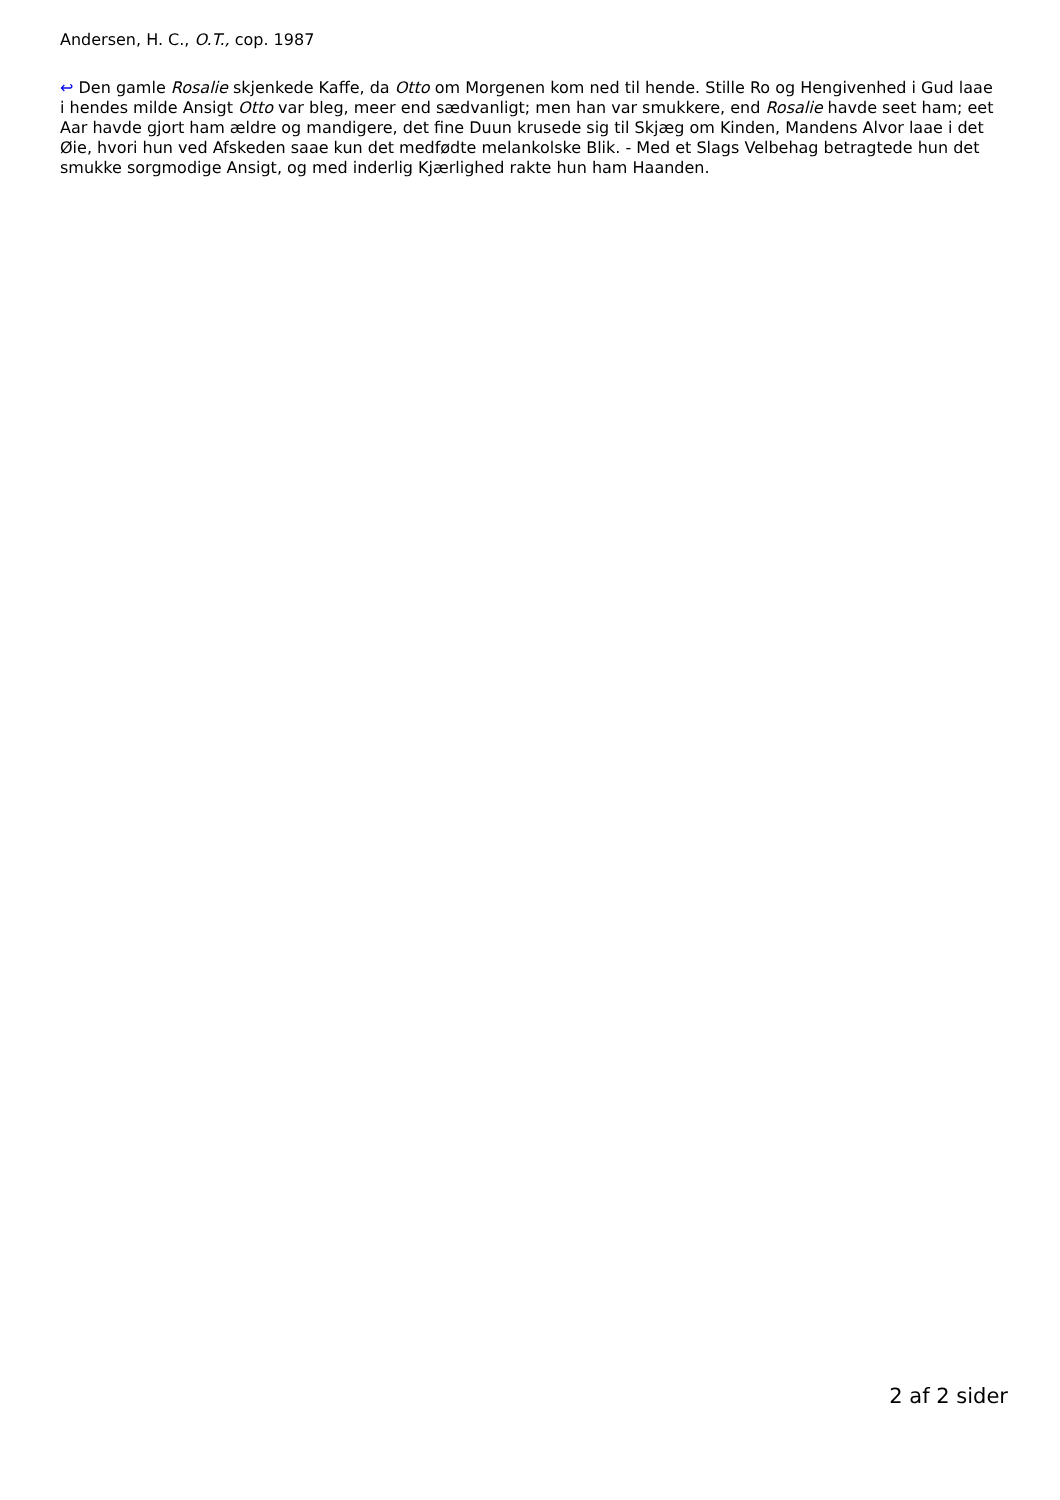Andersen, H. C., O.T., cop. 1987
↩ Den gamle Rosalie skjenkede Kaffe, da Otto om Morgenen kom ned til hende. Stille Ro og Hengivenhed i Gud laae i hendes milde Ansigt Otto var bleg, meer end sædvanligt; men han var smukkere, end Rosalie havde seet ham; eet Aar havde gjort ham ældre og mandigere, det fine Duun krusede sig til Skjæg om Kinden, Mandens Alvor laae i det Øie, hvori hun ved Afskeden saae kun det medfødte melankolske Blik. - Med et Slags Velbehag betragtede hun det smukke sorgmodige Ansigt, og med inderlig Kjærlighed rakte hun ham Haanden.
2 af 2 sider